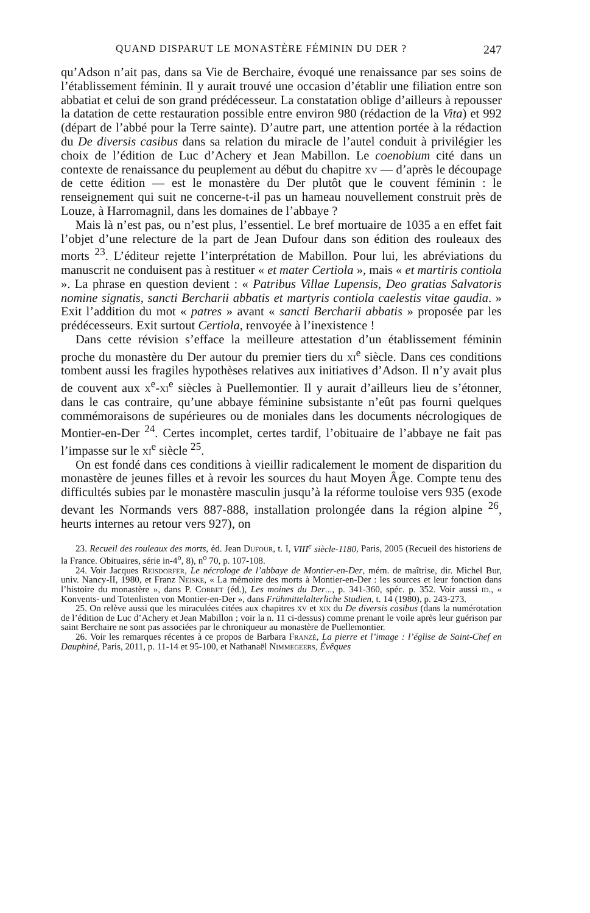QUAND DISPARUT LE MONASTÈRE FÉMININ DU DER ? 247
qu’Adson n’ait pas, dans sa Vie de Berchaire, évoqué une renaissance par ses soins de l’établissement féminin. Il y aurait trouvé une occasion d’établir une filiation entre son abbatiat et celui de son grand prédécesseur. La constatation oblige d’ailleurs à repousser la datation de cette restauration possible entre environ 980 (rédaction de la Vita) et 992 (départ de l’abbé pour la Terre sainte). D’autre part, une attention portée à la rédaction du De diversis casibus dans sa relation du miracle de l’autel conduit à privilégier les choix de l’édition de Luc d’Achery et Jean Mabillon. Le coenobium cité dans un contexte de renaissance du peuplement au début du chapitre xv — d’après le découpage de cette édition — est le monastère du Der plutôt que le couvent féminin : le renseignement qui suit ne concerne-t-il pas un hameau nouvellement construit près de Louze, à Harromagnil, dans les domaines de l’abbaye ?
Mais là n’est pas, ou n’est plus, l’essentiel. Le bref mortuaire de 1035 a en effet fait l’objet d’une relecture de la part de Jean Dufour dans son édition des rouleaux des morts <sup>23</sup>. L’éditeur rejette l’interprétation de Mabillon. Pour lui, les abréviations du manuscrit ne conduisent pas à restituer « et mater Certiola », mais « et martiris contiola ». La phrase en question devient : « Patribus Villae Lupensis, Deo gratias Salvatoris nomine signatis, sancti Bercharii abbatis et martyris contiola caelestis vitae gaudia. » Exit l’addition du mot « patres » avant « sancti Bercharii abbatis » proposée par les prédécesseurs. Exit surtout Certiola, renvoyée à l’inexistence !
Dans cette révision s’efface la meilleure attestation d’un établissement féminin proche du monastère du Der autour du premier tiers du xi<sup>e</sup> siècle. Dans ces conditions tombent aussi les fragiles hypothèses relatives aux initiatives d’Adson. Il n’y avait plus de couvent aux x<sup>e</sup>-xi<sup>e</sup> siècles à Puellemontier. Il y aurait d’ailleurs lieu de s’étonner, dans le cas contraire, qu’une abbaye féminine subsistante n’eût pas fourni quelques commémoraisons de supérieures ou de moniales dans les documents nécrologiques de Montier-en-Der <sup>24</sup>. Certes incomplet, certes tardif, l’obituaire de l’abbaye ne fait pas l’impasse sur le xi<sup>e</sup> siècle <sup>25</sup>.
On est fondé dans ces conditions à vieillir radicalement le moment de disparition du monastère de jeunes filles et à revoir les sources du haut Moyen Âge. Compte tenu des difficultés subies par le monastère masculin jusqu’à la réforme touloise vers 935 (exode devant les Normands vers 887-888, installation prolongée dans la région alpine <sup>26</sup>, heurts internes au retour vers 927), on
23. Recueil des rouleaux des morts, éd. Jean Dufour, t. I, VIII<sup>e</sup> siècle-1180, Paris, 2005 (Recueil des historiens de la France. Obituaires, série in-4<sup>o</sup>, 8), n<sup>o</sup> 70, p. 107-108.
24. Voir Jacques Reisdorfer, Le nécrologe de l’abbaye de Montier-en-Der, mém. de maîtrise, dir. Michel Bur, univ. Nancy-II, 1980, et Franz Neiske, « La mémoire des morts à Montier-en-Der : les sources et leur fonction dans l’histoire du monastère », dans P. Corbet (éd.), Les moines du Der..., p. 341-360, spéc. p. 352. Voir aussi id., « Konvents- und Totenlisten von Montier-en-Der », dans Frühmittelalterliche Studien, t. 14 (1980), p. 243-273.
25. On relève aussi que les miraculées citées aux chapitres xv et xix du De diversis casibus (dans la numérotation de l’édition de Luc d’Achery et Jean Mabillon ; voir la n. 11 ci-dessus) comme prenant le voile après leur guérison par saint Berchaire ne sont pas associées par le chroniqueur au monastère de Puellemontier.
26. Voir les remarques récentes à ce propos de Barbara Franzé, La pierre et l’image : l’église de Saint-Chef en Dauphiné, Paris, 2011, p. 11-14 et 95-100, et Nathanaël Nimmegeers, Évêques